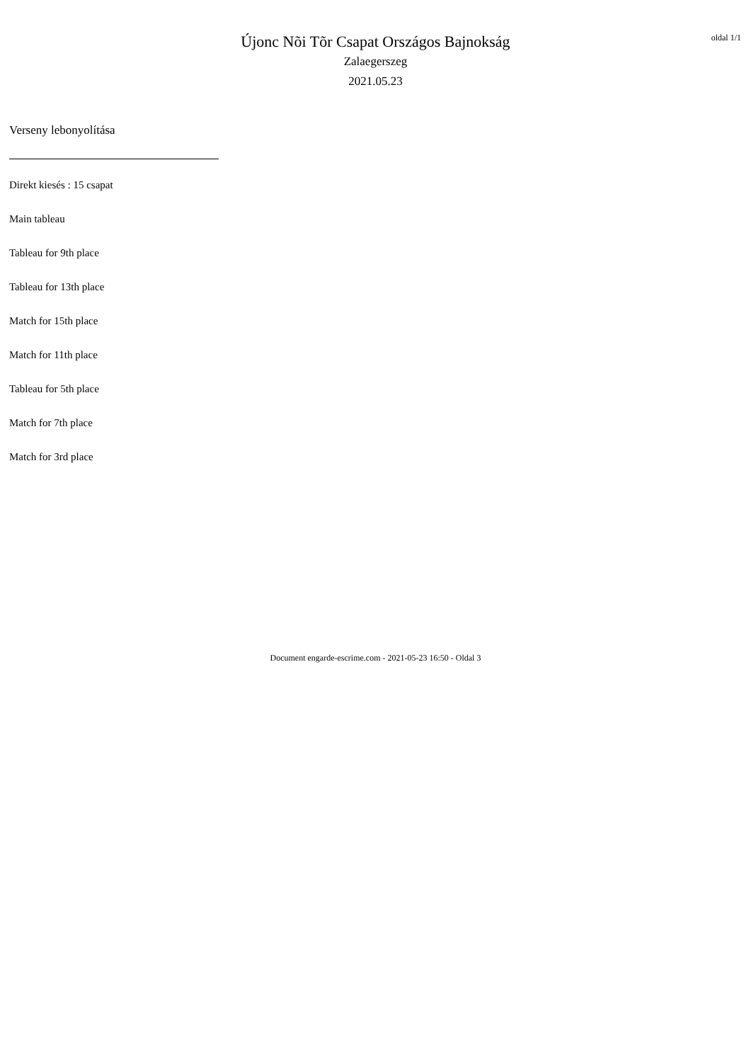oldal 1/1
Újonc Nõi Tõr Csapat Országos Bajnokság
Zalaegerszeg
2021.05.23
Verseny lebonyolítása
Direkt kiesés : 15 csapat
Main tableau
Tableau for 9th place
Tableau for 13th place
Match for 15th place
Match for 11th place
Tableau for 5th place
Match for 7th place
Match for 3rd place
Document engarde-escrime.com - 2021-05-23 16:50 - Oldal 3